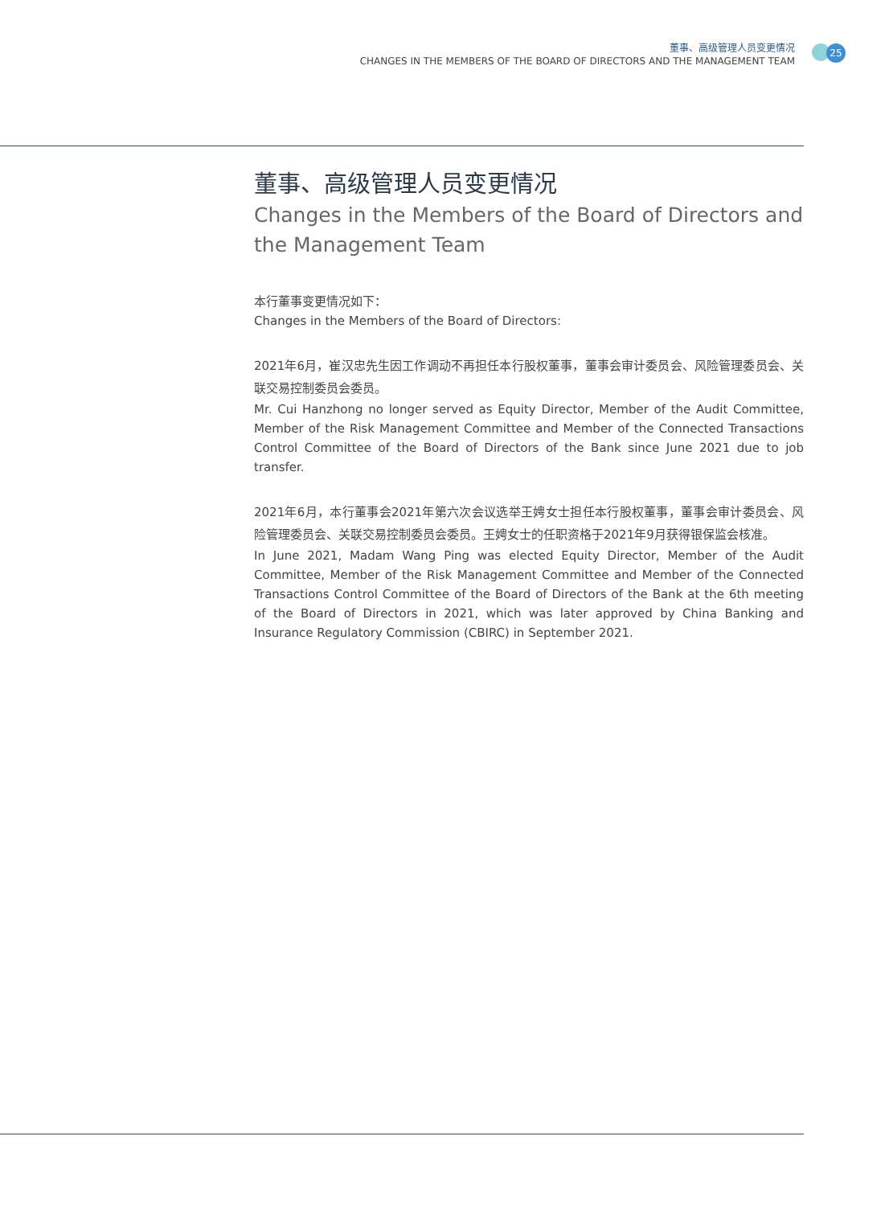董事、高级管理人员变更情况
CHANGES IN THE MEMBERS OF THE BOARD OF DIRECTORS AND THE MANAGEMENT TEAM
25
董事、高级管理人员变更情况
Changes in the Members of the Board of Directors and the Management Team
本行董事变更情况如下：
Changes in the Members of the Board of Directors:
2021年6月，崔汉忠先生因工作调动不再担任本行股权董事，董事会审计委员会、风险管理委员会、关联交易控制委员会委员。
Mr. Cui Hanzhong no longer served as Equity Director, Member of the Audit Committee, Member of the Risk Management Committee and Member of the Connected Transactions Control Committee of the Board of Directors of the Bank since June 2021 due to job transfer.
2021年6月，本行董事会2021年第六次会议选举王娉女士担任本行股权董事，董事会审计委员会、风险管理委员会、关联交易控制委员会委员。王娉女士的任职资格于2021年9月获得银保监会核准。
In June 2021, Madam Wang Ping was elected Equity Director, Member of the Audit Committee, Member of the Risk Management Committee and Member of the Connected Transactions Control Committee of the Board of Directors of the Bank at the 6th meeting of the Board of Directors in 2021, which was later approved by China Banking and Insurance Regulatory Commission (CBIRC) in September 2021.